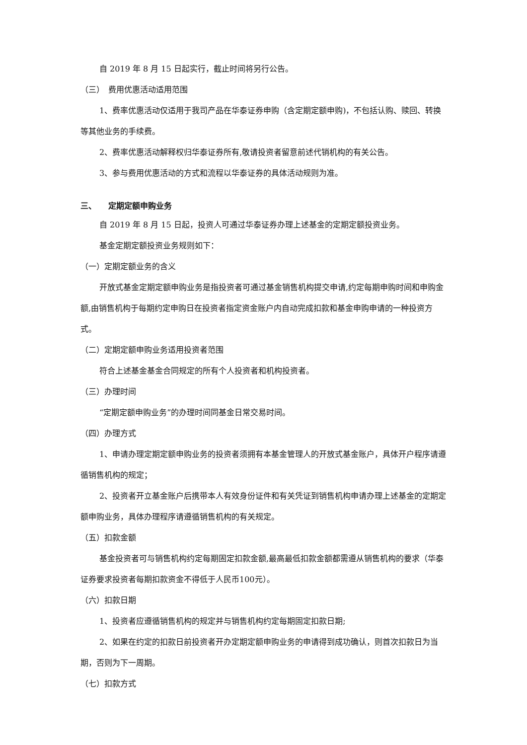自 2019 年 8 月 15 日起实行，截止时间将另行公告。
（三）　费用优惠活动适用范围
1、费率优惠活动仅适用于我司产品在华泰证券申购（含定期定额申购)，不包括认购、赎回、转换等其他业务的手续费。
2、费率优惠活动解释权归华泰证券所有,敬请投资者留意前述代销机构的有关公告。
3、参与费用优惠活动的方式和流程以华泰证券的具体活动规则为准。
三、　　定期定额申购业务
自 2019 年 8 月 15 日起，投资人可通过华泰证券办理上述基金的定期定额投资业务。
基金定期定额投资业务规则如下：
（一）定期定额业务的含义
开放式基金定期定额申购业务是指投资者可通过基金销售机构提交申请,约定每期申购时间和申购金额,由销售机构于每期约定申购日在投资者指定资金账户内自动完成扣款和基金申购申请的一种投资方式。
（二）定期定额申购业务适用投资者范围
符合上述基金基金合同规定的所有个人投资者和机构投资者。
（三）办理时间
“定期定额申购业务”的办理时间同基金日常交易时间。
（四）办理方式
1、申请办理定期定额申购业务的投资者须拥有本基金管理人的开放式基金账户，具体开户程序请遵循销售机构的规定；
2、投资者开立基金账户后携带本人有效身份证件和有关凭证到销售机构申请办理上述基金的定期定额申购业务，具体办理程序请遵循销售机构的有关规定。
（五）扣款金额
基金投资者可与销售机构约定每期固定扣款金额,最高最低扣款金额都需遵从销售机构的要求（华泰证券要求投资者每期扣款资金不得低于人民币100元）。
（六）扣款日期
1、投资者应遵循销售机构的规定并与销售机构约定每期固定扣款日期;
2、如果在约定的扣款日前投资者开办定期定额申购业务的申请得到成功确认，则首次扣款日为当期，否则为下一周期。
（七）扣款方式